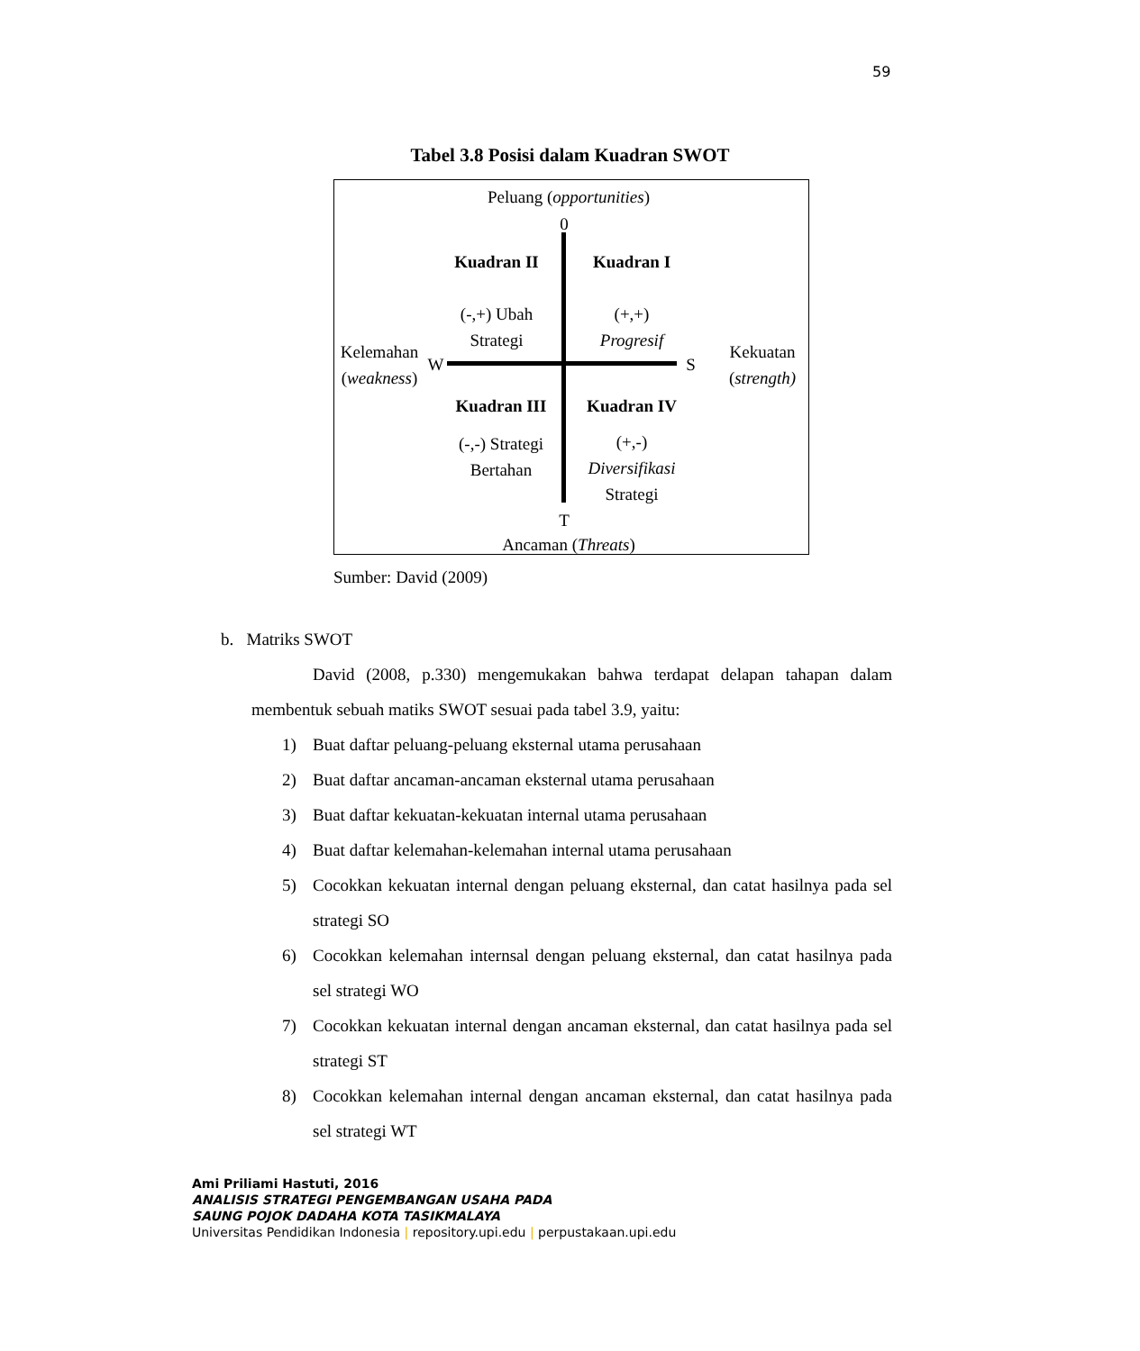59
Tabel 3.8 Posisi dalam Kuadran SWOT
Peluang (opportunities)
0
Kuadran II Kuadran I
(-,+) Ubah
Strategi
(+,+)
Progresif
Kelemahan
(weakness)
W S
Kekuatan
(strength)
Kuadran III Kuadran IV
(-,-) Strategi
Bertahan
(+,-)
Diversifikasi
Strategi
T
Ancaman (Threats)
Sumber: David (2009)
b. Matriks SWOT
David (2008, p.330) mengemukakan bahwa terdapat delapan tahapan dalam membentuk sebuah matiks SWOT sesuai pada tabel 3.9, yaitu:
1) Buat daftar peluang-peluang eksternal utama perusahaan
2) Buat daftar ancaman-ancaman eksternal utama perusahaan
3) Buat daftar kekuatan-kekuatan internal utama perusahaan
4) Buat daftar kelemahan-kelemahan internal utama perusahaan
5) Cocokkan kekuatan internal dengan peluang eksternal, dan catat hasilnya pada sel strategi SO
6) Cocokkan kelemahan internsal dengan peluang eksternal, dan catat hasilnya pada sel strategi WO
7) Cocokkan kekuatan internal dengan ancaman eksternal, dan catat hasilnya pada sel strategi ST
8) Cocokkan kelemahan internal dengan ancaman eksternal, dan catat hasilnya pada sel strategi WT
Ami Priliami Hastuti, 2016
ANALISIS STRATEGI PENGEMBANGAN USAHA PADA
SAUNG POJOK DADAHA KOTA TASIKMALAYA
Universitas Pendidikan Indonesia | repository.upi.edu | perpustakaan.upi.edu